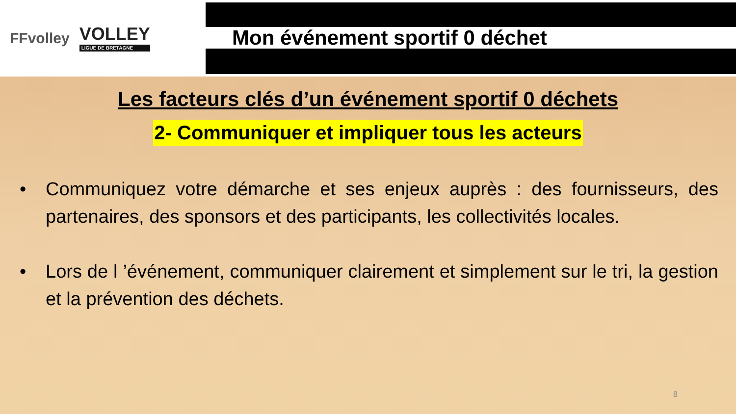FFvolley
VOLLEY
LIGUE DE BRETAGNE
Mon événement sportif 0 déchet
Les facteurs clés d’un événement sportif 0 déchets
2- Communiquer et impliquer tous les acteurs
• Communiquez votre démarche et ses enjeux auprès : des fournisseurs, des partenaires, des sponsors et des participants, les collectivités locales.
• Lors de l ’événement, communiquer clairement et simplement sur le tri, la gestion et la prévention des déchets.
8